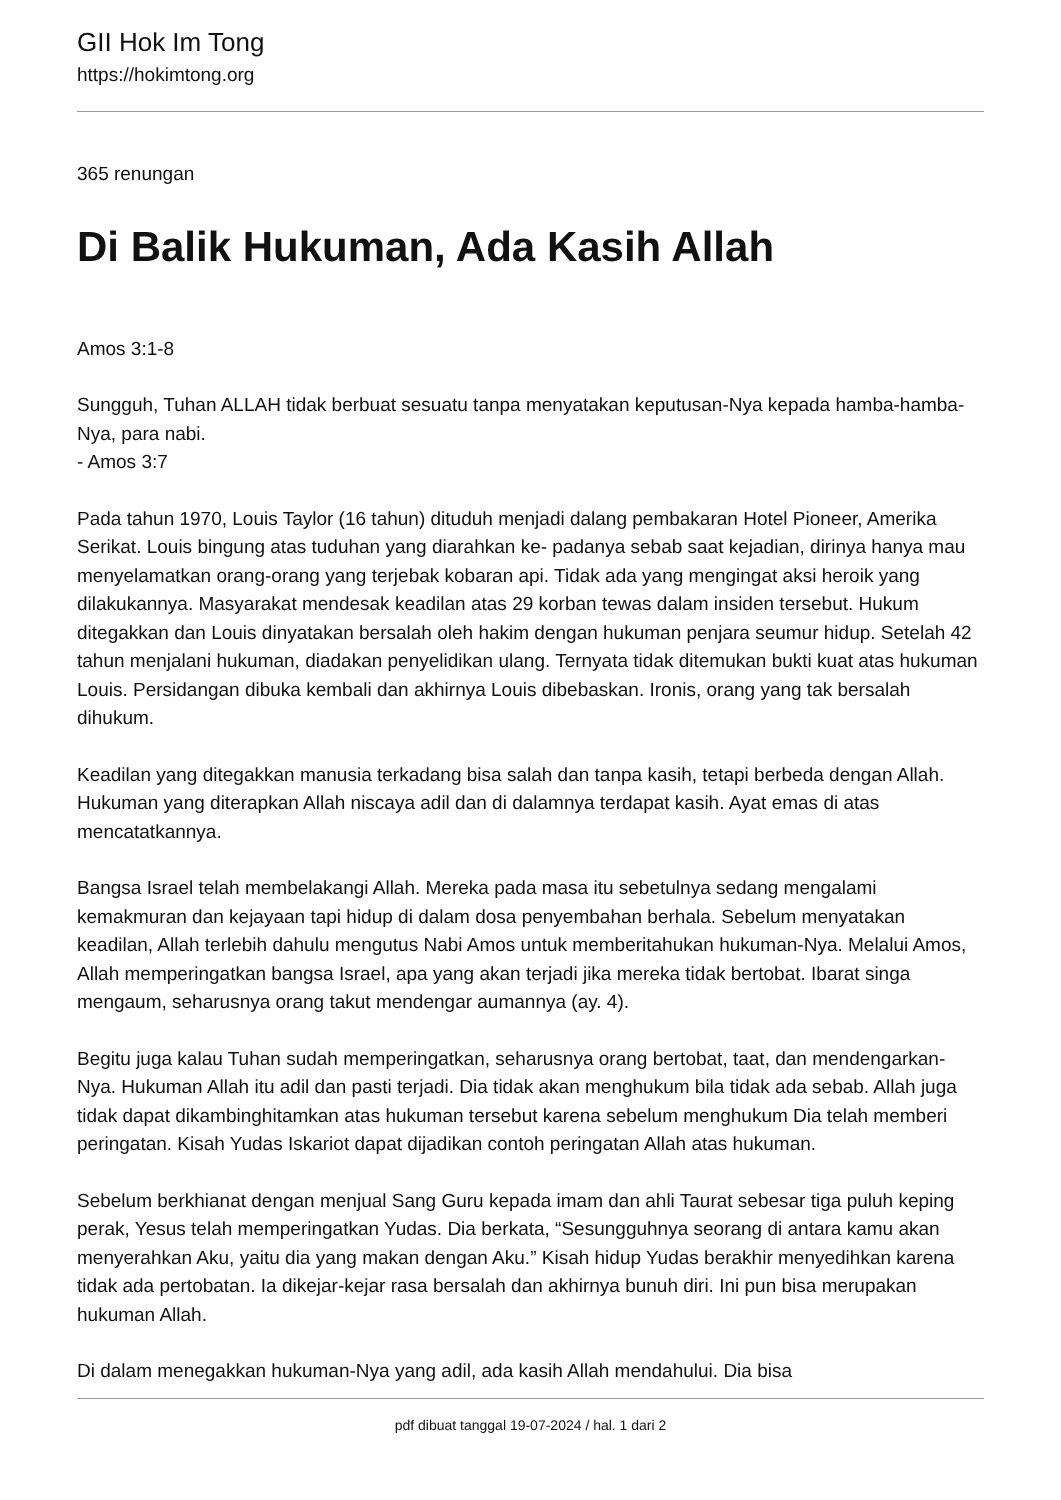GII Hok Im Tong
https://hokimtong.org
365 renungan
Di Balik Hukuman, Ada Kasih Allah
Amos 3:1-8
Sungguh, Tuhan ALLAH tidak berbuat sesuatu tanpa menyatakan keputusan-Nya kepada hamba-hamba-Nya, para nabi.
- Amos 3:7
Pada tahun 1970, Louis Taylor (16 tahun) dituduh menjadi dalang pembakaran Hotel Pioneer, Amerika Serikat. Louis bingung atas tuduhan yang diarahkan ke- padanya sebab saat kejadian, dirinya hanya mau menyelamatkan orang-orang yang terjebak kobaran api. Tidak ada yang mengingat aksi heroik yang dilakukannya. Masyarakat mendesak keadilan atas 29 korban tewas dalam insiden tersebut. Hukum ditegakkan dan Louis dinyatakan bersalah oleh hakim dengan hukuman penjara seumur hidup. Setelah 42 tahun menjalani hukuman, diadakan penyelidikan ulang. Ternyata tidak ditemukan bukti kuat atas hukuman Louis. Persidangan dibuka kembali dan akhirnya Louis dibebaskan. Ironis, orang yang tak bersalah dihukum.
Keadilan yang ditegakkan manusia terkadang bisa salah dan tanpa kasih, tetapi berbeda dengan Allah. Hukuman yang diterapkan Allah niscaya adil dan di dalamnya terdapat kasih. Ayat emas di atas mencatatkannya.
Bangsa Israel telah membelakangi Allah. Mereka pada masa itu sebetulnya sedang mengalami kemakmuran dan kejayaan tapi hidup di dalam dosa penyembahan berhala. Sebelum menyatakan keadilan, Allah terlebih dahulu mengutus Nabi Amos untuk memberitahukan hukuman-Nya. Melalui Amos, Allah memperingatkan bangsa Israel, apa yang akan terjadi jika mereka tidak bertobat. Ibarat singa mengaum, seharusnya orang takut mendengar aumannya (ay. 4).
Begitu juga kalau Tuhan sudah memperingatkan, seharusnya orang bertobat, taat, dan mendengarkan-Nya. Hukuman Allah itu adil dan pasti terjadi. Dia tidak akan menghukum bila tidak ada sebab. Allah juga tidak dapat dikambinghitamkan atas hukuman tersebut karena sebelum menghukum Dia telah memberi peringatan. Kisah Yudas Iskariot dapat dijadikan contoh peringatan Allah atas hukuman.
Sebelum berkhianat dengan menjual Sang Guru kepada imam dan ahli Taurat sebesar tiga puluh keping perak, Yesus telah memperingatkan Yudas. Dia berkata, “Sesungguhnya seorang di antara kamu akan menyerahkan Aku, yaitu dia yang makan dengan Aku.” Kisah hidup Yudas berakhir menyedihkan karena tidak ada pertobatan. Ia dikejar-kejar rasa bersalah dan akhirnya bunuh diri. Ini pun bisa merupakan hukuman Allah.
Di dalam menegakkan hukuman-Nya yang adil, ada kasih Allah mendahului. Dia bisa
pdf dibuat tanggal 19-07-2024 / hal. 1 dari 2